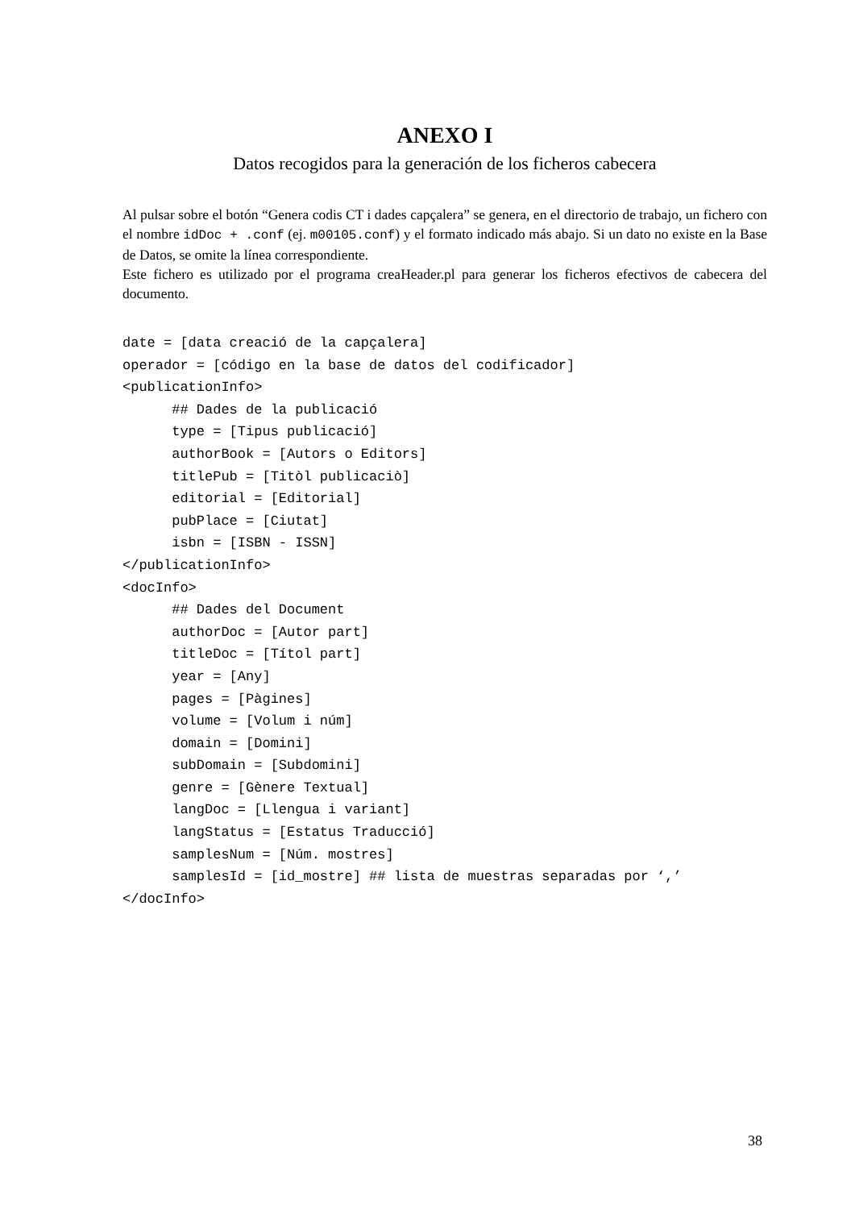ANEXO I
Datos recogidos para la generación de los ficheros cabecera
Al pulsar sobre el botón “Genera codis CT i dades capçalera” se genera, en el directorio de trabajo, un fichero con el nombre idDoc + .conf (ej. m00105.conf) y el formato indicado más abajo. Si un dato no existe en la Base de Datos, se omite la línea correspondiente.
Este fichero es utilizado por el programa creaHeader.pl para generar los ficheros efectivos de cabecera del documento.
date = [data creació de la capçalera]
operador = [código en la base de datos del codificador]
<publicationInfo>
      ## Dades de la publicació
      type = [Tipus publicació]
      authorBook = [Autors o Editors]
      titlePub = [Titòl publicaciò]
      editorial = [Editorial]
      pubPlace = [Ciutat]
      isbn = [ISBN - ISSN]
</publicationInfo>
<docInfo>
      ## Dades del Document
      authorDoc = [Autor part]
      titleDoc = [Títol part]
      year = [Any]
      pages = [Pàgines]
      volume = [Volum i núm]
      domain = [Domini]
      subDomain = [Subdomini]
      genre = [Gènere Textual]
      langDoc = [Llengua i variant]
      langStatus = [Estatus Traducció]
      samplesNum = [Núm. mostres]
      samplesId = [id_mostre] ## lista de muestras separadas por ‘,’
</docInfo>
38